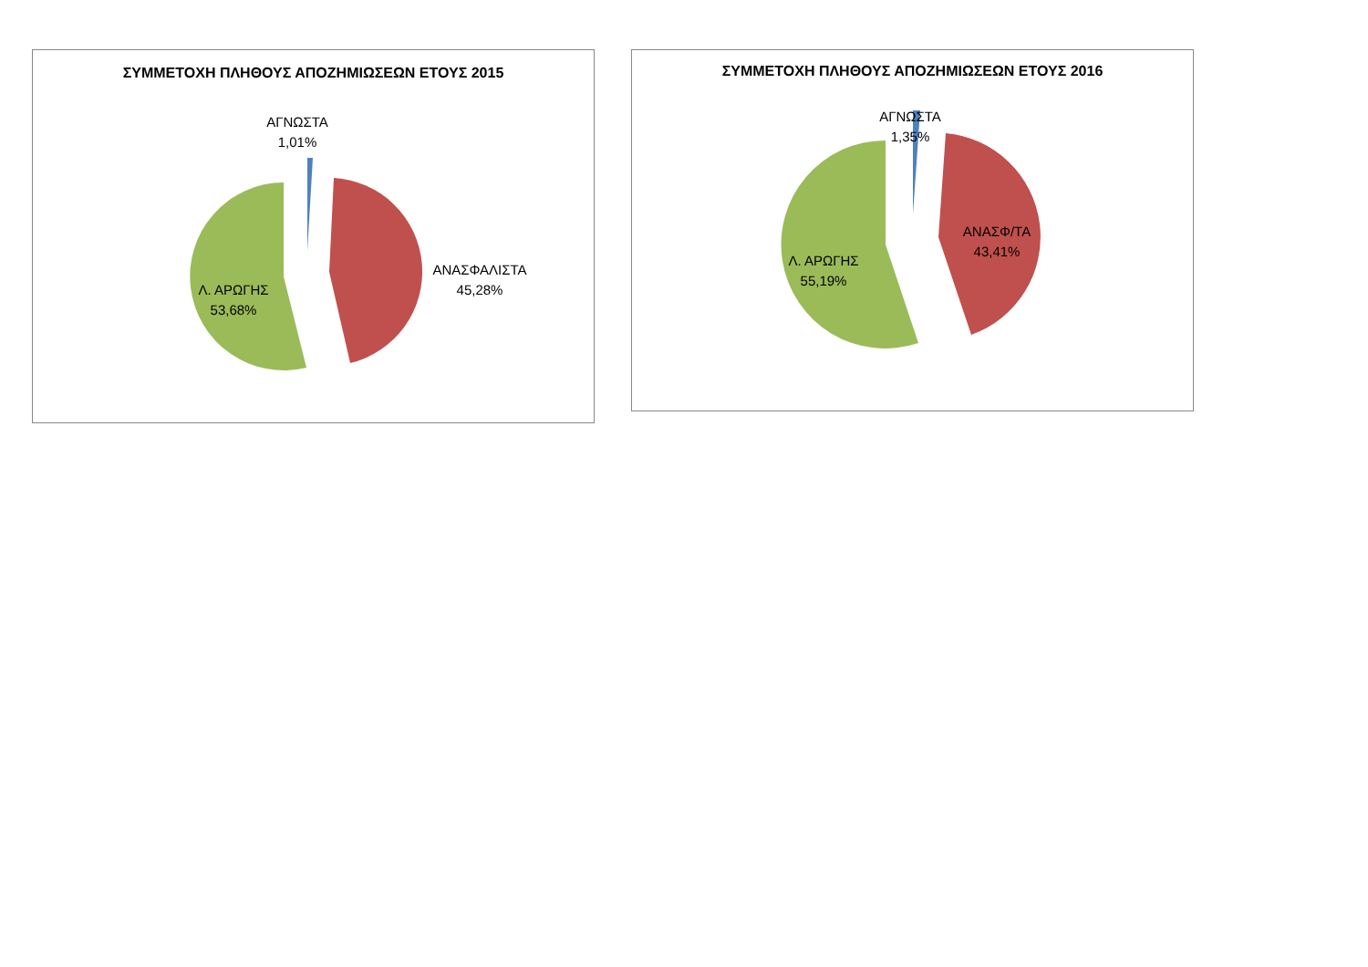ΣΥΜΜΕΤΟΧΗ ΠΛΗΘΟΥΣ ΑΠΟΖΗΜΙΩΣΕΩΝ ΕΤΟΥΣ 2015
ΑΓΝΩΣΤΑ
1,01%
ΑΝΑΣΦΑΛΙΣΤΑ
45,28%
Λ. ΑΡΩΓΗΣ
53,68%
ΣΥΜΜΕΤΟΧΗ ΠΛΗΘΟΥΣ ΑΠΟΖΗΜΙΩΣΕΩΝ ΕΤΟΥΣ 2016
ΑΓΝΩΣΤΑ
1,35%
ΑΝΑΣΦ/ΤΑ
43,41%
Λ. ΑΡΩΓΗΣ
55,19%